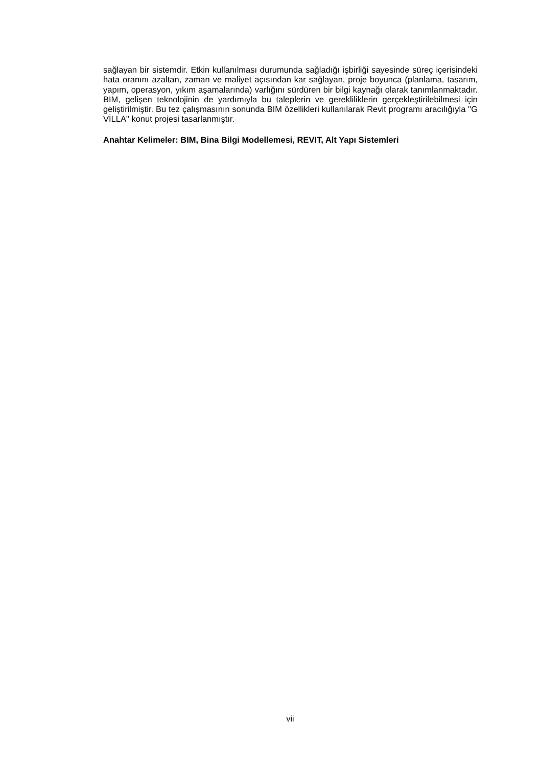sağlayan bir sistemdir. Etkin kullanılması durumunda sağladığı işbirliği sayesinde süreç içerisindeki hata oranını azaltan, zaman ve maliyet açısından kar sağlayan, proje boyunca (planlama, tasarım, yapım, operasyon, yıkım aşamalarında) varlığını sürdüren bir bilgi kaynağı olarak tanımlanmaktadır. BIM, gelişen teknolojinin de yardımıyla bu taleplerin ve gerekliliklerin gerçekleştirilebilmesi için geliştirilmiştir. Bu tez çalışmasının sonunda BIM özellikleri kullanılarak Revit programı aracılığıyla "G VİLLA" konut projesi tasarlanmıştır.
Anahtar Kelimeler: BIM, Bina Bilgi Modellemesi, REVIT, Alt Yapı Sistemleri
vii